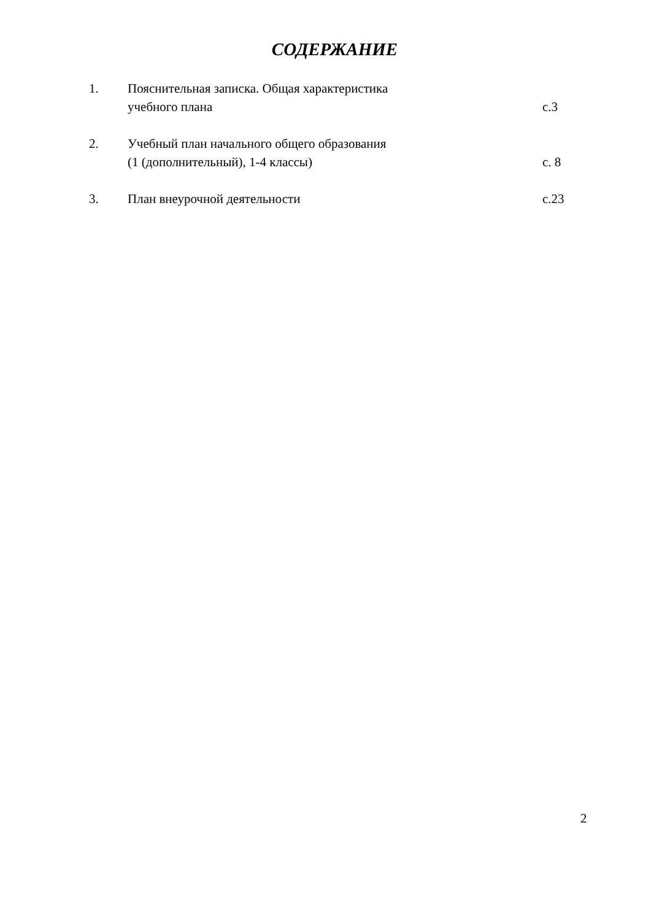СОДЕРЖАНИЕ
1. Пояснительная записка. Общая характеристика
учебного плана
с.3
2. Учебный план начального общего образования
(1 (дополнительный), 1-4 классы)
с. 8
3. План внеурочной деятельности с.23
2